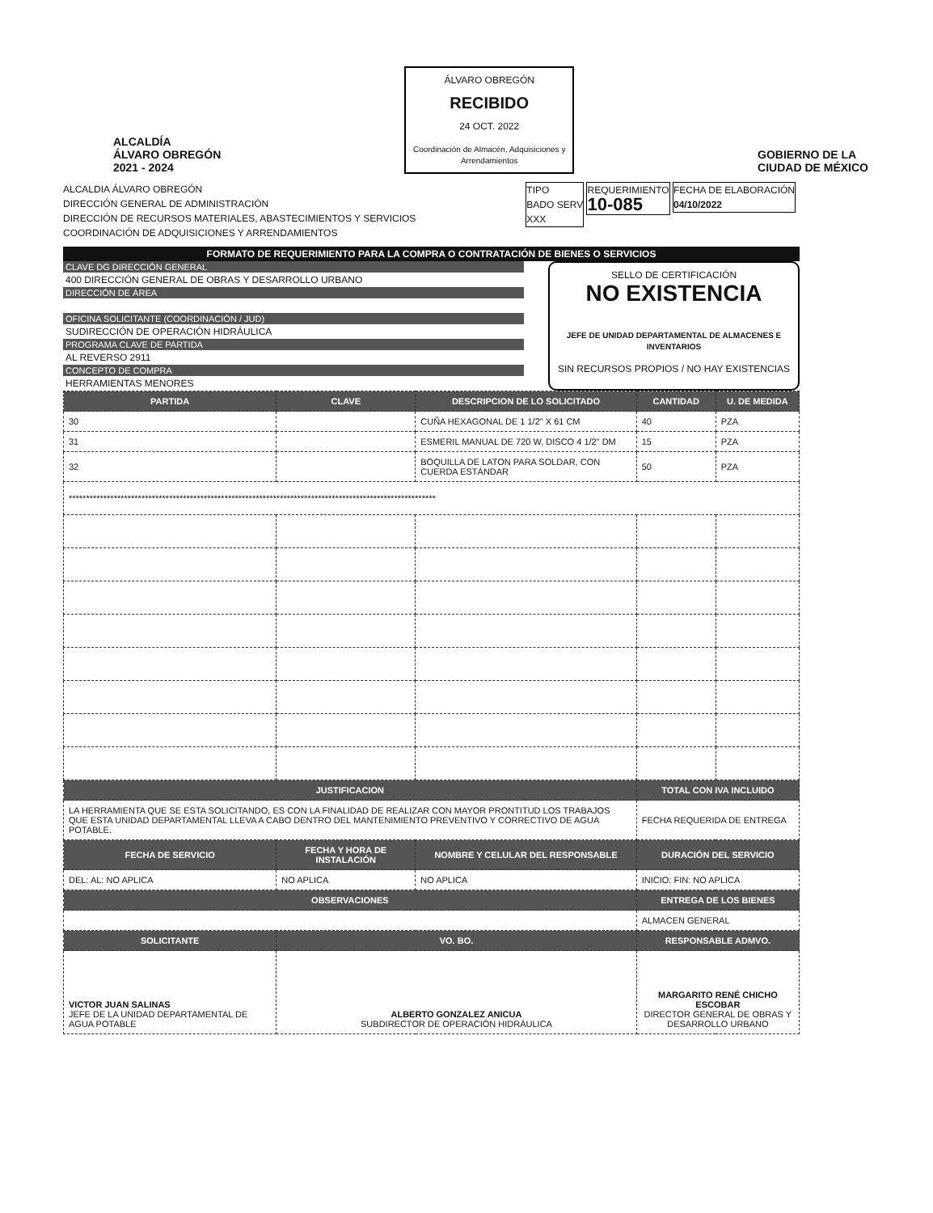ALCALDÍA
ÁLVARO OBREGÓN
2021 - 2024
ÁLVARO OBREGÓN
RECIBIDO
24 OCT. 2022
Coordinación de Almacén, Adquisiciones y Arrendamientos
GOBIERNO DE LA
CIUDAD DE MÉXICO
ALCALDIA ÁLVARO OBREGÓN
DIRECCIÓN GENERAL DE ADMINISTRACIÓN
DIRECCIÓN DE RECURSOS MATERIALES, ABASTECIMIENTOS Y SERVICIOS
COORDINACIÓN DE ADQUISICIONES Y ARRENDAMIENTOS
TIPO
BADO SERV
XXX REQUERIMIENTO
10-085 FECHA DE ELABORACIÓN
04/10/2022
FORMATO DE REQUERIMIENTO PARA LA COMPRA O CONTRATACIÓN DE BIENES O SERVICIOS
CLAVE DG DIRECCIÓN GENERAL
400 DIRECCIÓN GENERAL DE OBRAS Y DESARROLLO URBANO
DIRECCIÓN DE ÁREA
OFICINA SOLICITANTE (COORDINACIÓN / JUD)
SUDIRECCIÓN DE OPERACIÓN HIDRÁULICA
PROGRAMA CLAVE DE PARTIDA
AL REVERSO 2911
CONCEPTO DE COMPRA
HERRAMIENTAS MENORES
SELLO DE CERTIFICACIÓN
NO EXISTENCIA
JEFE DE UNIDAD DEPARTAMENTAL DE ALMACENES E INVENTARIOS
SIN RECURSOS PROPIOS / NO HAY EXISTENCIAS
| PARTIDA | CLAVE | DESCRIPCION DE LO SOLICITADO | CANTIDAD | U. DE MEDIDA |
| --- | --- | --- | --- | --- |
| 30 | | CUÑA HEXAGONAL DE 1 1/2" X 61 CM | 40 | PZA |
| 31 | | ESMERIL MANUAL DE 720 W, DISCO 4 1/2" DM | 15 | PZA |
| 32 | | BOQUILLA DE LATON PARA SOLDAR, CON CUERDA ESTÁNDAR | 50 | PZA |
| ********************************************************************************************************** | | | | |
| JUSTIFICACION | | | TOTAL CON IVA INCLUIDO | |
| LA HERRAMIENTA QUE SE ESTA SOLICITANDO, ES CON LA FINALIDAD DE REALIZAR CON MAYOR PRONTITUD LOS TRABAJOS QUE ESTA UNIDAD DEPARTAMENTAL LLEVA A CABO DENTRO DEL MANTENIMIENTO PREVENTIVO Y CORRECTIVO DE AGUA POTABLE. | | | FECHA REQUERIDA DE ENTREGA | |
| FECHA DE SERVICIO | FECHA Y HORA DE INSTALACIÓN | NOMBRE Y CELULAR DEL RESPONSABLE | DURACIÓN DEL SERVICIO | |
| DEL: AL: NO APLICA | NO APLICA | NO APLICA | INICIO: FIN: NO APLICA | |
| OBSERVACIONES | | | ENTREGA DE LOS BIENES | |
| | | | ALMACEN GENERAL | |
| SOLICITANTE | VO. BO. | | RESPONSABLE ADMVO. | |
| VICTOR JUAN SALINAS JEFE DE LA UNIDAD DEPARTAMENTAL DE AGUA POTABLE | ALBERTO GONZALEZ ANICUA SUBDIRECTOR DE OPERACIÓN HIDRÁULICA | | MARGARITO RENÉ CHICHO ESCOBAR DIRECTOR GENERAL DE OBRAS Y DESARROLLO URBANO | |